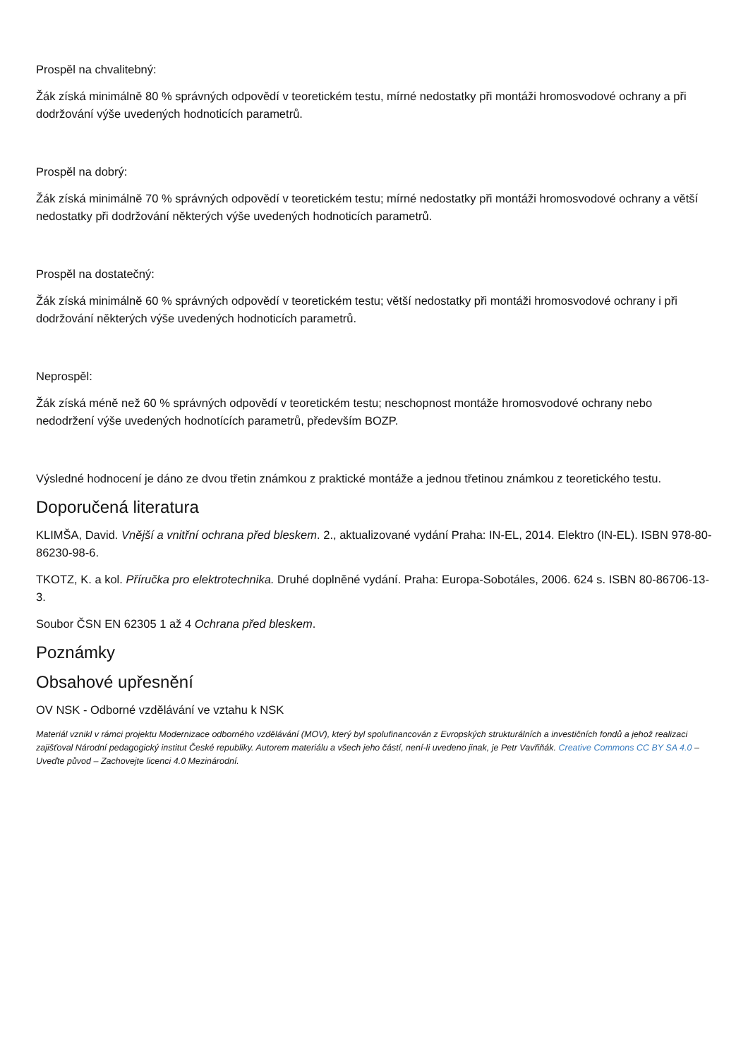Prospěl na chvalitebný:
Žák získá minimálně 80 % správných odpovědí v teoretickém testu, mírné nedostatky při montáži hromosvodové ochrany a při dodržování výše uvedených hodnoticích parametrů.
Prospěl na dobrý:
Žák získá minimálně 70 % správných odpovědí v teoretickém testu; mírné nedostatky při montáži hromosvodové ochrany a větší nedostatky při dodržování některých výše uvedených hodnoticích parametrů.
Prospěl na dostatečný:
Žák získá minimálně 60 % správných odpovědí v teoretickém testu; větší nedostatky při montáži hromosvodové ochrany i při dodržování některých výše uvedených hodnoticích parametrů.
Neprospěl:
Žák získá méně než 60 % správných odpovědí v teoretickém testu; neschopnost montáže hromosvodové ochrany nebo nedodržení výše uvedených hodnotících parametrů, především BOZP.
Výsledné hodnocení je dáno ze dvou třetin známkou z praktické montáže a jednou třetinou známkou z teoretického testu.
Doporučená literatura
KLIMŠA, David. Vnější a vnitřní ochrana před bleskem. 2., aktualizované vydání Praha: IN-EL, 2014. Elektro (IN-EL). ISBN 978-80-86230-98-6.
TKOTZ, K. a kol. Příručka pro elektrotechnika. Druhé doplněné vydání. Praha: Europa-Sobotáles, 2006. 624 s. ISBN 80-86706-13-3.
Soubor ČSN EN 62305 1 až 4 Ochrana před bleskem.
Poznámky
Obsahové upřesnění
OV NSK - Odborné vzdělávání ve vztahu k NSK
Materiál vznikl v rámci projektu Modernizace odborného vzdělávání (MOV), který byl spolufinancován z Evropských strukturálních a investičních fondů a jehož realizaci zajišťoval Národní pedagogický institut České republiky. Autorem materiálu a všech jeho částí, není-li uvedeno jinak, je Petr Vavřiňák. Creative Commons CC BY SA 4.0 – Uveďte původ – Zachovejte licenci 4.0 Mezinárodní.